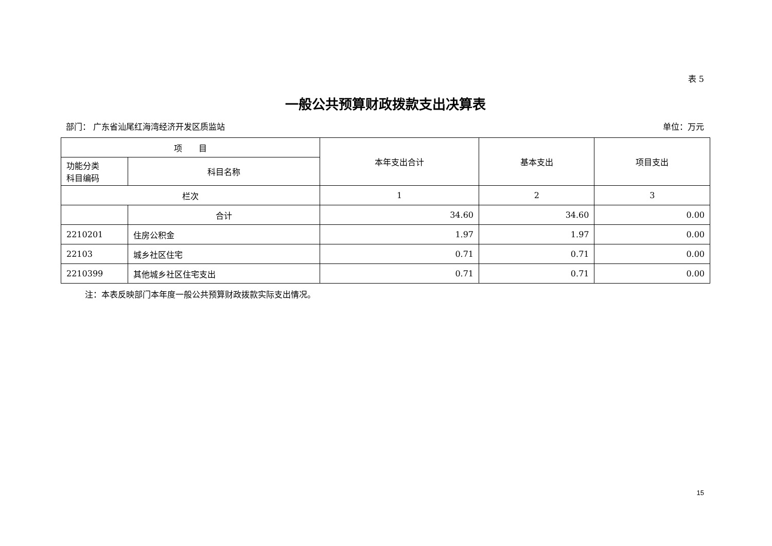表 5
一般公共预算财政拨款支出决算表
部门： 广东省汕尾红海湾经济开发区质监站 单位：万元
| 项 目 | | 本年支出合计 | 基本支出 | 项目支出 |
| --- | --- | --- | --- | --- |
| 功能分类 科目编码 | 科目名称 | | | |
| 栏次 | | 1 | 2 | 3 |
| | 合计 | 34.60 | 34.60 | 0.00 |
| 2210201 | 住房公积金 | 1.97 | 1.97 | 0.00 |
| 22103 | 城乡社区住宅 | 0.71 | 0.71 | 0.00 |
| 2210399 | 其他城乡社区住宅支出 | 0.71 | 0.71 | 0.00 |
注：本表反映部门本年度一般公共预算财政拨款实际支出情况。
15